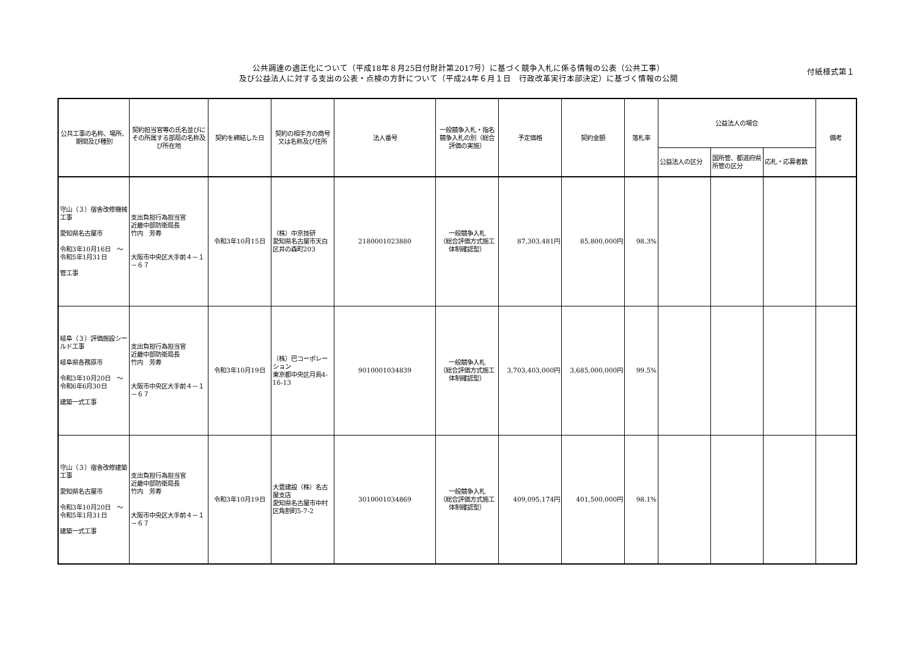公共調達の適正化について（平成18年８月25日付財計第2017号）に基づく競争入札に係る情報の公表（公共工事）
及び公益法人に対する支出の公表・点検の方針について（平成24年６月１日　行政改革実行本部決定）に基づく情報の公開
付紙様式第１
| 公共工事の名称、場所、期間及び種別 | 契約担当官等の氏名並びにその所属する部局の名称及び所在地 | 契約を締結した日 | 契約の相手方の商号又は名称及び住所 | 法人番号 | 一般競争入札・指名競争入札の別（総合評価の実施） | 予定価格 | 契約金額 | 落札率 | 公益法人の場合 | | | 備考 |
| --- | --- | --- | --- | --- | --- | --- | --- | --- | --- | --- | --- | --- |
| | | | | | | | | | 公益法人の区分 | 国所管、都道府県所管の区分 | 応札・応募者数 | |
| 守山（３）宿舎改修機械工事 愛知県名古屋市 令和3年10月16日 ～令和5年1月31日 管工事 | 支出負担行為担当官 近畿中部防衛局長 竹内 芳寿 大阪市中央区大手前４－１－６７ | 令和3年10月15日 | （株）中京技研 愛知県名古屋市天白区井の森町203 | 2180001023880 | 一般競争入札 （総合評価方式施工体制確認型） | 87,303,481円 | 85,800,000円 | 98.3% | | | | |
| 岐阜（３）評価施設シールド工事 岐阜県各務原市 令和3年10月20日 ～令和6年6月30日 建築一式工事 | 支出負担行為担当官 近畿中部防衛局長 竹内 芳寿 大阪市中央区大手前４－１－６７ | 令和3年10月19日 | （株）巴コーポレーション 東京都中央区月島4-16-13 | 9010001034839 | 一般競争入札 （総合評価方式施工体制確認型） | 3,703,403,000円 | 3,685,000,000円 | 99.5% | | | | |
| 守山（３）宿舎改修建築工事 愛知県名古屋市 令和3年10月20日 ～令和5年1月31日 建築一式工事 | 支出負担行為担当官 近畿中部防衛局長 竹内 芳寿 大阪市中央区大手前４－１－６７ | 令和3年10月19日 | 大豊建設（株）名古屋支店 愛知県名古屋市中村区角割町5-7-2 | 3010001034869 | 一般競争入札 （総合評価方式施工体制確認型） | 409,095,174円 | 401,500,000円 | 98.1% | | | | |